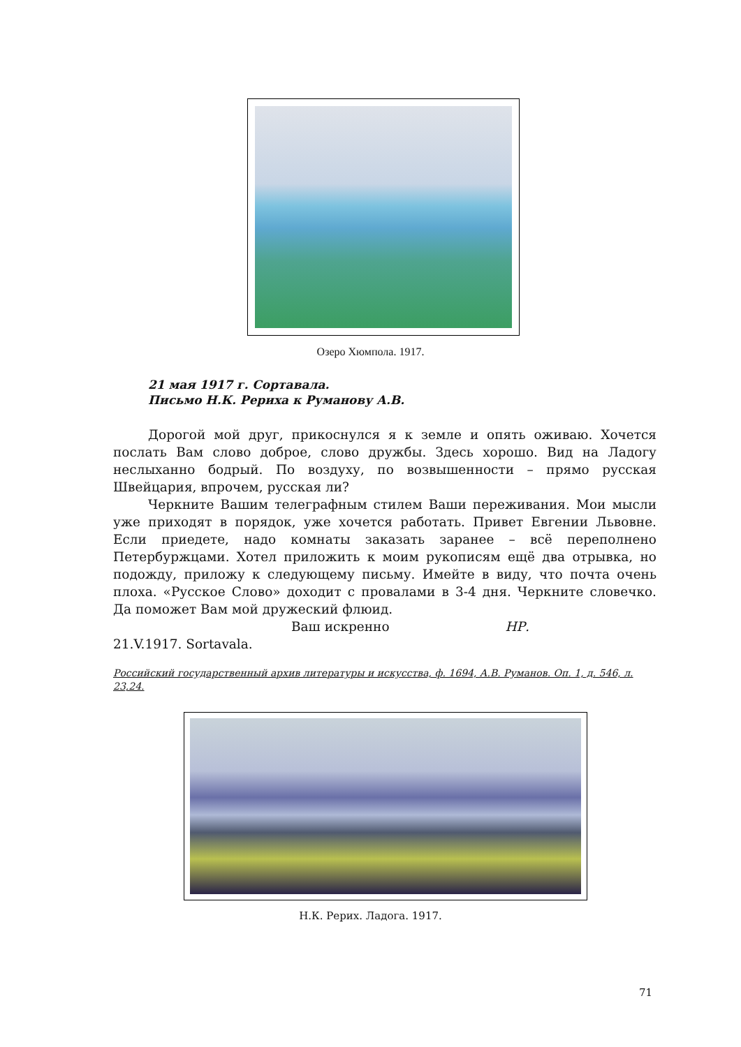Озеро Хюмпола. 1917.
21 мая 1917 г. Сортавала.
Письмо Н.К. Рериха к Руманову А.В.
Дорогой мой друг, прикоснулся я к земле и опять оживаю. Хочется послать Вам слово доброе, слово дружбы. Здесь хорошо. Вид на Ладогу неслыханно бодрый. По воздуху, по возвышенности – прямо русская Швейцария, впрочем, русская ли?
Черкните Вашим телеграфным стилем Ваши переживания. Мои мысли уже приходят в порядок, уже хочется работать. Привет Евгении Львовне. Если приедете, надо комнаты заказать заранее – всё переполнено Петербуржцами. Хотел приложить к моим рукописям ещё два отрывка, но подожду, приложу к следующему письму. Имейте в виду, что почта очень плоха. «Русское Слово» доходит с провалами в 3-4 дня. Черкните словечко. Да поможет Вам мой дружеский флюид.
Ваш искренно НР.
21.V.1917. Sortavala.
Российский государственный архив литературы и искусства, ф. 1694, А.В. Руманов. Оп. 1, д. 546, л. 23,24.
Н.К. Рерих. Ладога. 1917.
71